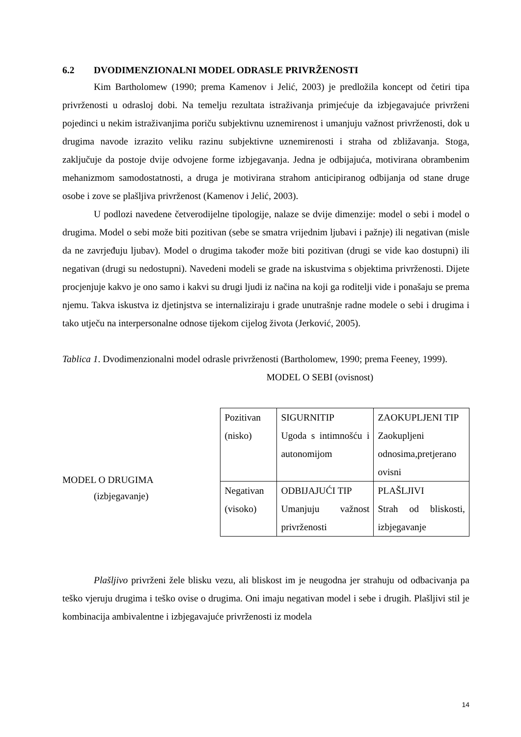6.2 DVODIMENZIONALNI MODEL ODRASLE PRIVRŽENOSTI
Kim Bartholomew (1990; prema Kamenov i Jelić, 2003) je predložila koncept od četiri tipa privrženosti u odrasloj dobi. Na temelju rezultata istraživanja primjećuje da izbjegavajuće privrženi pojedinci u nekim istraživanjima poriču subjektivnu uznemirenost i umanjuju važnost privrženosti, dok u drugima navode izrazito veliku razinu subjektivne uznemirenosti i straha od zbližavanja. Stoga, zaključuje da postoje dvije odvojene forme izbjegavanja. Jedna je odbijajuća, motivirana obrambenim mehanizmom samodostatnosti, a druga je motivirana strahom anticipiranog odbijanja od stane druge osobe i zove se plašljiva privrženost (Kamenov i Jelić, 2003).
U podlozi navedene četverodijelne tipologije, nalaze se dvije dimenzije: model o sebi i model o drugima. Model o sebi može biti pozitivan (sebe se smatra vrijednim ljubavi i pažnje) ili negativan (misle da ne zavrjeđuju ljubav). Model o drugima također može biti pozitivan (drugi se vide kao dostupni) ili negativan (drugi su nedostupni). Navedeni modeli se grade na iskustvima s objektima privrženosti. Dijete procjenjuje kakvo je ono samo i kakvi su drugi ljudi iz načina na koji ga roditelji vide i ponašaju se prema njemu. Takva iskustva iz djetinjstva se internaliziraju i grade unutrašnje radne modele o sebi i drugima i tako utječu na interpersonalne odnose tijekom cijelog života (Jerković, 2005).
Tablica 1. Dvodimenzionalni model odrasle privrženosti (Bartholomew, 1990; prema Feeney, 1999).
MODEL O SEBI (ovisnost)
MODEL O DRUGIMA
(izbjegavanje)
| Pozitivan (nisko) | SIGURNITIP Ugoda s intimnošću i autonomijom | ZAOKUPLJENI TIP Zaokupljeni odnosima,pretjerano ovisni |
| Negativan (visoko) | ODBIJAJUĆI TIP Umanjuju važnost privrženosti | PLAŠLJIVI Strah od bliskosti, izbjegavanje |
Plašljivo privrženi žele blisku vezu, ali bliskost im je neugodna jer strahuju od odbacivanja pa teško vjeruju drugima i teško ovise o drugima. Oni imaju negativan model i sebe i drugih. Plašljivi stil je kombinacija ambivalentne i izbjegavajuće privrženosti iz modela
14